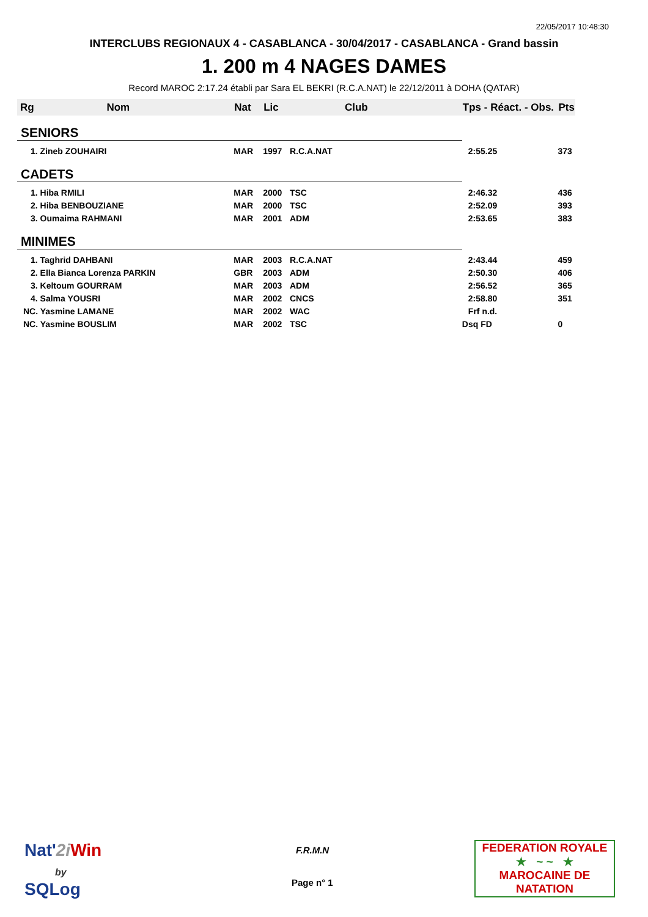22/05/2017 10:48:30
INTERCLUBS REGIONAUX 4 - CASABLANCA - 30/04/2017 - CASABLANCA - Grand bassin
1. 200 m 4 NAGES DAMES
Record MAROC 2:17.24 établi par Sara EL BEKRI (R.C.A.NAT) le 22/12/2011 à DOHA (QATAR)
| Rg | Nom | Nat | Lic | Club | Tps - Réact. - Obs. | Pts |
| --- | --- | --- | --- | --- | --- | --- |
| SENIORS | | | | | | |
| 1. Zineb ZOUHAIRI | | MAR | 1997 | R.C.A.NAT | 2:55.25 | 373 |
| CADETS | | | | | | |
| 1. Hiba RMILI | | MAR | 2000 | TSC | 2:46.32 | 436 |
| 2. Hiba BENBOUZIANE | | MAR | 2000 | TSC | 2:52.09 | 393 |
| 3. Oumaima RAHMANI | | MAR | 2001 | ADM | 2:53.65 | 383 |
| MINIMES | | | | | | |
| 1. Taghrid DAHBANI | | MAR | 2003 | R.C.A.NAT | 2:43.44 | 459 |
| 2. Ella Bianca Lorenza PARKIN | | GBR | 2003 | ADM | 2:50.30 | 406 |
| 3. Keltoum GOURRAM | | MAR | 2003 | ADM | 2:56.52 | 365 |
| 4. Salma YOUSRI | | MAR | 2002 | CNCS | 2:58.80 | 351 |
| NC. Yasmine LAMANE | | MAR | 2002 | WAC | Frf n.d. | |
| NC. Yasmine BOUSLIM | | MAR | 2002 | TSC | Dsq FD | 0 |
Nat'2i Win
by
SQLog
F.R.M.N
Page n° 1
FEDERATION ROYALE
★ ~ ~ ★
MAROCAINE DE NATATION